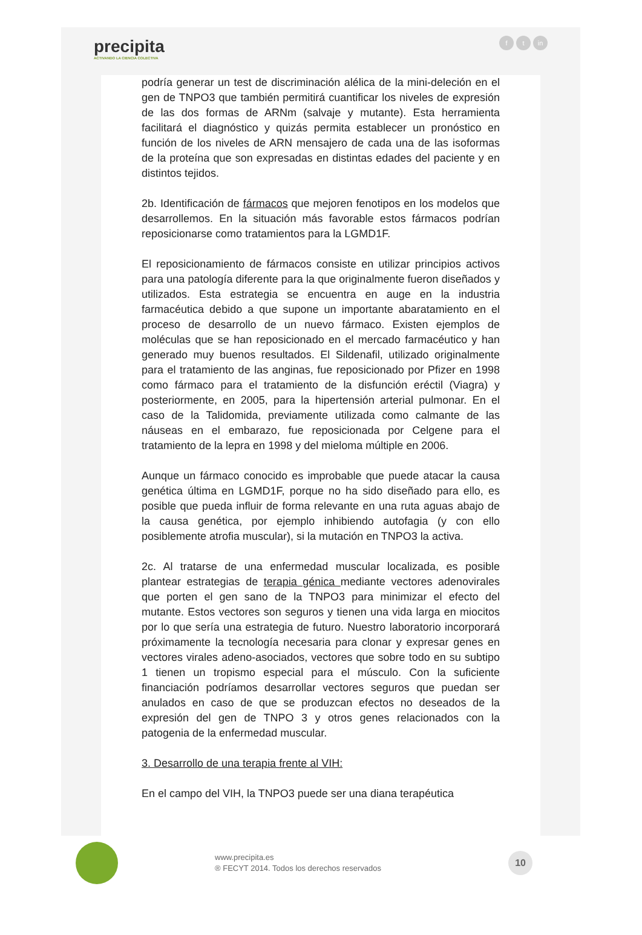precipita
ACTIVANDO LA CIENCIA COLECTIVA
ft in
podría generar un test de discriminación alélica de la mini-deleción en el gen de TNPO3 que también permitirá cuantificar los niveles de expresión de las dos formas de ARNm (salvaje y mutante). Esta herramienta facilitará el diagnóstico y quizás permita establecer un pronóstico en función de los niveles de ARN mensajero de cada una de las isoformas de la proteína que son expresadas en distintas edades del paciente y en distintos tejidos.
2b. Identificación de fármacos que mejoren fenotipos en los modelos que desarrollemos. En la situación más favorable estos fármacos podrían reposicionarse como tratamientos para la LGMD1F.
El reposicionamiento de fármacos consiste en utilizar principios activos para una patología diferente para la que originalmente fueron diseñados y utilizados. Esta estrategia se encuentra en auge en la industria farmacéutica debido a que supone un importante abaratamiento en el proceso de desarrollo de un nuevo fármaco. Existen ejemplos de moléculas que se han reposicionado en el mercado farmacéutico y han generado muy buenos resultados. El Sildenafil, utilizado originalmente para el tratamiento de las anginas, fue reposicionado por Pfizer en 1998 como fármaco para el tratamiento de la disfunción eréctil (Viagra) y posteriormente, en 2005, para la hipertensión arterial pulmonar. En el caso de la Talidomida, previamente utilizada como calmante de las náuseas en el embarazo, fue reposicionada por Celgene para el tratamiento de la lepra en 1998 y del mieloma múltiple en 2006.
Aunque un fármaco conocido es improbable que puede atacar la causa genética última en LGMD1F, porque no ha sido diseñado para ello, es posible que pueda influir de forma relevante en una ruta aguas abajo de la causa genética, por ejemplo inhibiendo autofagia (y con ello posiblemente atrofia muscular), si la mutación en TNPO3 la activa.
2c. Al tratarse de una enfermedad muscular localizada, es posible plantear estrategias de terapia génica mediante vectores adenovirales que porten el gen sano de la TNPO3 para minimizar el efecto del mutante. Estos vectores son seguros y tienen una vida larga en miocitos por lo que sería una estrategia de futuro. Nuestro laboratorio incorporará próximamente la tecnología necesaria para clonar y expresar genes en vectores virales adeno-asociados, vectores que sobre todo en su subtipo 1 tienen un tropismo especial para el músculo. Con la suficiente financiación podríamos desarrollar vectores seguros que puedan ser anulados en caso de que se produzcan efectos no deseados de la expresión del gen de TNPO 3 y otros genes relacionados con la patogenia de la enfermedad muscular.
3. Desarrollo de una terapia frente al VIH:
En el campo del VIH, la TNPO3 puede ser una diana terapéutica
www.precipita.es
® FECYT 2014. Todos los derechos reservados
10